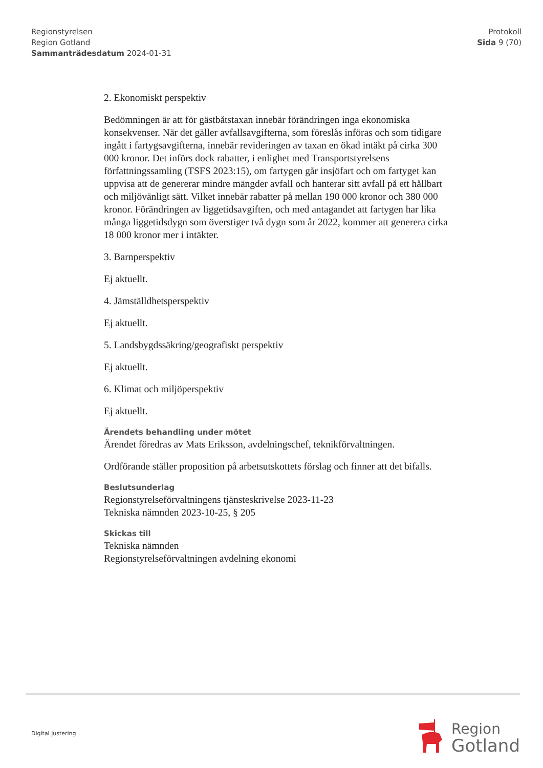Regionstyrelsen
Region Gotland
Sammanträdesdatum 2024-01-31
Protokoll
Sida 9 (70)
2. Ekonomiskt perspektiv
Bedömningen är att för gästbåtstaxan innebär förändringen inga ekonomiska konsekvenser. När det gäller avfallsavgifterna, som föreslås införas och som tidigare ingått i fartygsavgifterna, innebär revideringen av taxan en ökad intäkt på cirka 300 000 kronor. Det införs dock rabatter, i enlighet med Transportstyrelsens författningssamling (TSFS 2023:15), om fartygen går insjöfart och om fartyget kan uppvisa att de genererar mindre mängder avfall och hanterar sitt avfall på ett hållbart och miljövänligt sätt. Vilket innebär rabatter på mellan 190 000 kronor och 380 000 kronor. Förändringen av liggetidsavgiften, och med antagandet att fartygen har lika många liggetidsdygn som överstiger två dygn som år 2022, kommer att generera cirka 18 000 kronor mer i intäkter.
3. Barnperspektiv
Ej aktuellt.
4. Jämställdhetsperspektiv
Ej aktuellt.
5. Landsbygdssäkring/geografiskt perspektiv
Ej aktuellt.
6. Klimat och miljöperspektiv
Ej aktuellt.
Ärendets behandling under mötet
Ärendet föredras av Mats Eriksson, avdelningschef, teknikförvaltningen.
Ordförande ställer proposition på arbetsutskottets förslag och finner att det bifalls.
Beslutsunderlag
Regionstyrelseförvaltningens tjänsteskrivelse 2023-11-23
Tekniska nämnden 2023-10-25, § 205
Skickas till
Tekniska nämnden
Regionstyrelseförvaltningen avdelning ekonomi
Digital justering
Region
Gotland